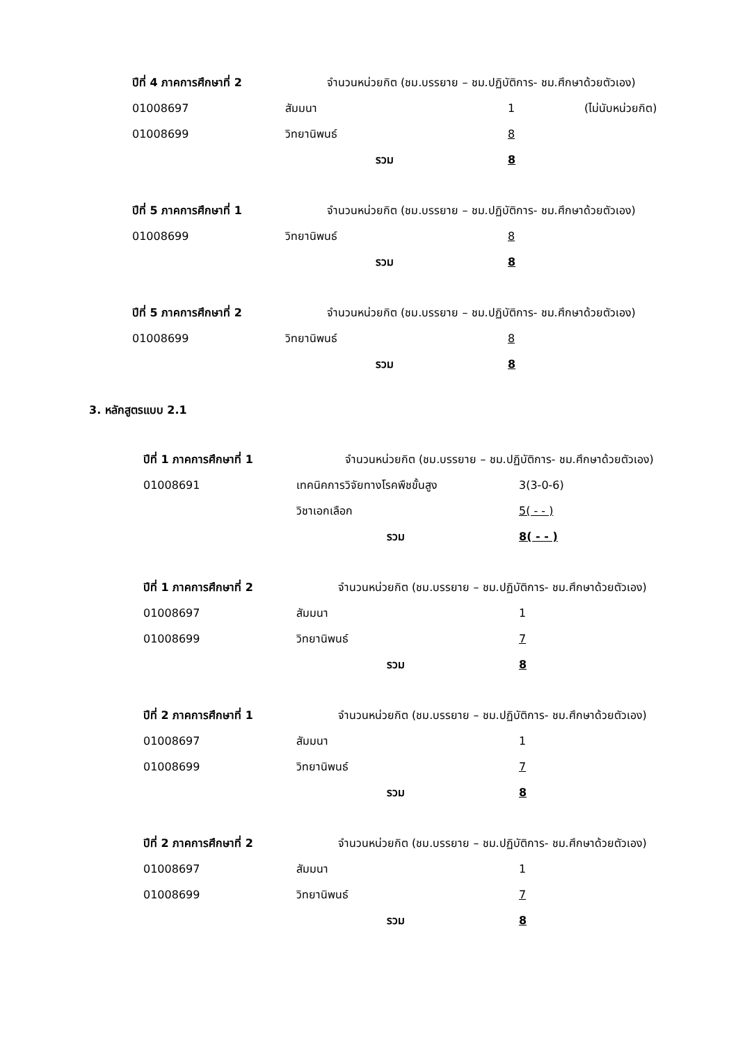ปีที่ 4 ภาคการศึกษาที่ 2 จำนวนหน่วยกิต (ชม.บรรยาย – ชม.ปฏิบัติการ- ชม.ศึกษาด้วยตัวเอง)
01008697 สัมมนา 1 (ไม่นับหน่วยกิต)
01008699 วิทยานิพนธ์ 8
รวม 8
ปีที่ 5 ภาคการศึกษาที่ 1 จำนวนหน่วยกิต (ชม.บรรยาย – ชม.ปฏิบัติการ- ชม.ศึกษาด้วยตัวเอง)
01008699 วิทยานิพนธ์ 8
รวม 8
ปีที่ 5 ภาคการศึกษาที่ 2 จำนวนหน่วยกิต (ชม.บรรยาย – ชม.ปฏิบัติการ- ชม.ศึกษาด้วยตัวเอง)
01008699 วิทยานิพนธ์ 8
รวม 8
3. หลักสูตรแบบ 2.1
ปีที่ 1 ภาคการศึกษาที่ 1 จำนวนหน่วยกิต (ชม.บรรยาย – ชม.ปฏิบัติการ- ชม.ศึกษาด้วยตัวเอง)
01008691 เทคนิคการวิจัยทางโรคพืชขั้นสูง 3(3-0-6)
วิชาเอกเลือก 5( - - )
รวม 8( - - )
ปีที่ 1 ภาคการศึกษาที่ 2 จำนวนหน่วยกิต (ชม.บรรยาย – ชม.ปฏิบัติการ- ชม.ศึกษาด้วยตัวเอง)
01008697 สัมมนา 1
01008699 วิทยานิพนธ์ 7
รวม 8
ปีที่ 2 ภาคการศึกษาที่ 1 จำนวนหน่วยกิต (ชม.บรรยาย – ชม.ปฏิบัติการ- ชม.ศึกษาด้วยตัวเอง)
01008697 สัมมนา 1
01008699 วิทยานิพนธ์ 7
รวม 8
ปีที่ 2 ภาคการศึกษาที่ 2 จำนวนหน่วยกิต (ชม.บรรยาย – ชม.ปฏิบัติการ- ชม.ศึกษาด้วยตัวเอง)
01008697 สัมมนา 1
01008699 วิทยานิพนธ์ 7
รวม 8